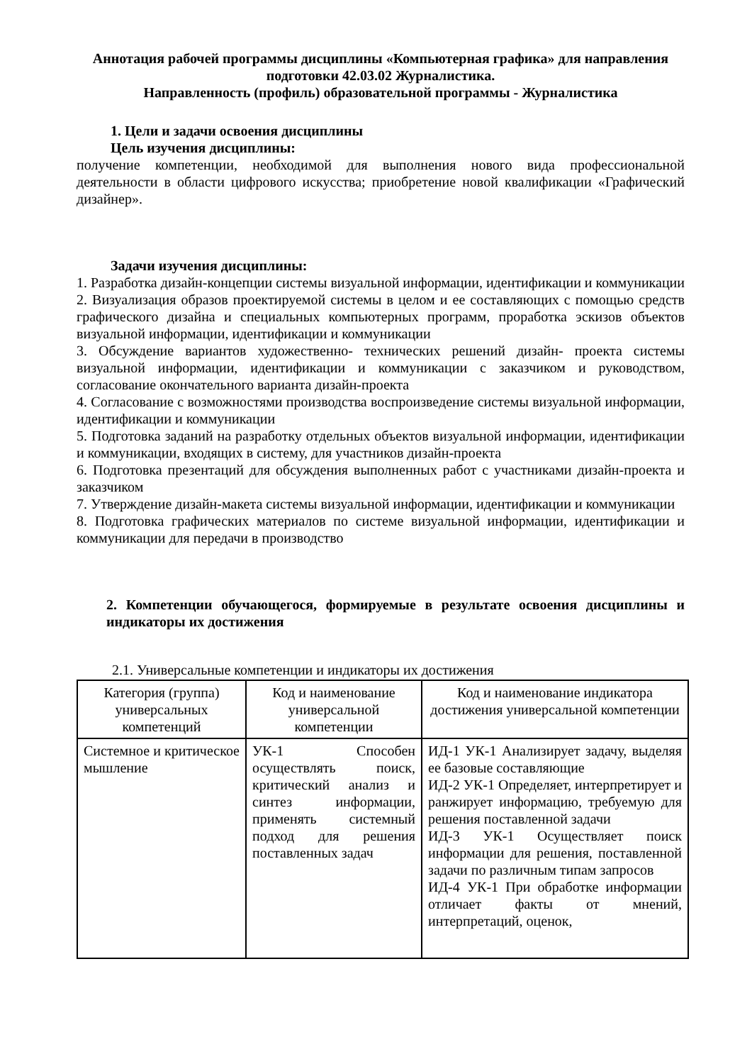Аннотация рабочей программы дисциплины «Компьютерная графика» для направления подготовки 42.03.02 Журналистика.
Направленность (профиль) образовательной программы - Журналистика
1. Цели и задачи освоения дисциплины
Цель изучения дисциплины:
получение компетенции, необходимой для выполнения нового вида профессиональной деятельности в области цифрового искусства; приобретение новой квалификации «Графический дизайнер».
Задачи изучения дисциплины:
1. Разработка дизайн-концепции системы визуальной информации, идентификации и коммуникации
2. Визуализация образов проектируемой системы в целом и ее составляющих с помощью средств графического дизайна и специальных компьютерных программ, проработка эскизов объектов визуальной информации, идентификации и коммуникации
3. Обсуждение вариантов художественно- технических решений дизайн- проекта системы визуальной информации, идентификации и коммуникации с заказчиком и руководством, согласование окончательного варианта дизайн-проекта
4. Согласование с возможностями производства воспроизведение системы визуальной информации, идентификации и коммуникации
5. Подготовка заданий на разработку отдельных объектов визуальной информации, идентификации и коммуникации, входящих в систему, для участников дизайн-проекта
6. Подготовка презентаций для обсуждения выполненных работ с участниками дизайн-проекта и заказчиком
7. Утверждение дизайн-макета системы визуальной информации, идентификации и коммуникации
8. Подготовка графических материалов по системе визуальной информации, идентификации и коммуникации для передачи в производство
2. Компетенции обучающегося, формируемые в результате освоения дисциплины и индикаторы их достижения
2.1. Универсальные компетенции и индикаторы их достижения
| Категория (группа) универсальных компетенций | Код и наименование универсальной компетенции | Код и наименование индикатора достижения универсальной компетенции |
| --- | --- | --- |
| Системное и критическое мышление | УК-1 Способен осуществлять поиск, критический анализ и синтез информации, применять системный подход для решения поставленных задач | ИД-1 УК-1 Анализирует задачу, выделяя ее базовые составляющие ИД-2 УК-1 Определяет, интерпретирует и ранжирует информацию, требуемую для решения поставленной задачи ИД-3 УК-1 Осуществляет поиск информации для решения, поставленной задачи по различным типам запросов ИД-4 УК-1 При обработке информации отличает факты от мнений, интерпретаций, оценок, |